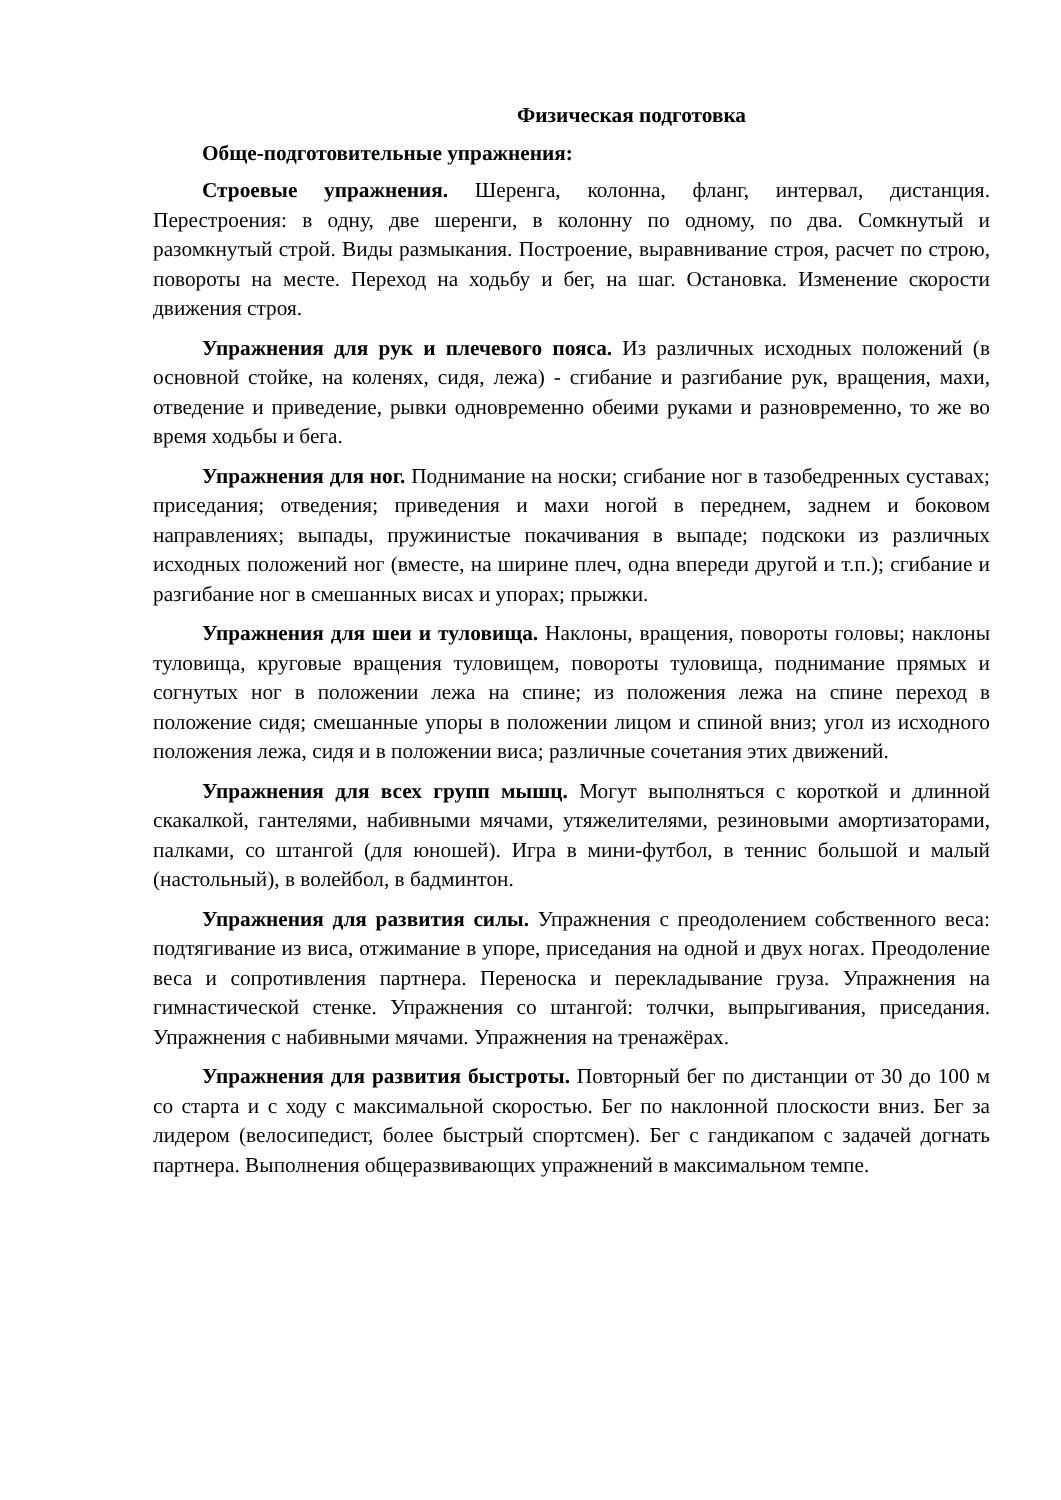Физическая подготовка
Обще-подготовительные упражнения:
Строевые упражнения. Шеренга, колонна, фланг, интервал, дистанция. Перестроения: в одну, две шеренги, в колонну по одному, по два. Сомкнутый и разомкнутый строй. Виды размыкания. Построение, выравнивание строя, расчет по строю, повороты на месте. Переход на ходьбу и бег, на шаг. Остановка. Изменение скорости движения строя.
Упражнения для рук и плечевого пояса. Из различных исходных положений (в основной стойке, на коленях, сидя, лежа) - сгибание и разгибание рук, вращения, махи, отведение и приведение, рывки одновременно обеими руками и разновременно, то же во время ходьбы и бега.
Упражнения для ног. Поднимание на носки; сгибание ног в тазобедренных суставах; приседания; отведения; приведения и махи ногой в переднем, заднем и боковом направлениях; выпады, пружинистые покачивания в выпаде; подскоки из различных исходных положений ног (вместе, на ширине плеч, одна впереди другой и т.п.); сгибание и разгибание ног в смешанных висах и упорах; прыжки.
Упражнения для шеи и туловища. Наклоны, вращения, повороты головы; наклоны туловища, круговые вращения туловищем, повороты туловища, поднимание прямых и согнутых ног в положении лежа на спине; из положения лежа на спине переход в положение сидя; смешанные упоры в положении лицом и спиной вниз; угол из исходного положения лежа, сидя и в положении виса; различные сочетания этих движений.
Упражнения для всех групп мышц. Могут выполняться с короткой и длинной скакалкой, гантелями, набивными мячами, утяжелителями, резиновыми амортизаторами, палками, со штангой (для юношей). Игра в мини-футбол, в теннис большой и малый (настольный), в волейбол, в бадминтон.
Упражнения для развития силы. Упражнения с преодолением собственного веса: подтягивание из виса, отжимание в упоре, приседания на одной и двух ногах. Преодоление веса и сопротивления партнера. Переноска и перекладывание груза. Упражнения на гимнастической стенке. Упражнения со штангой: толчки, выпрыгивания, приседания. Упражнения с набивными мячами. Упражнения на тренажёрах.
Упражнения для развития быстроты. Повторный бег по дистанции от 30 до 100 м со старта и с ходу с максимальной скоростью. Бег по наклонной плоскости вниз. Бег за лидером (велосипедист, более быстрый спортсмен). Бег с гандикапом с задачей догнать партнера. Выполнения общеразвивающих упражнений в максимальном темпе.